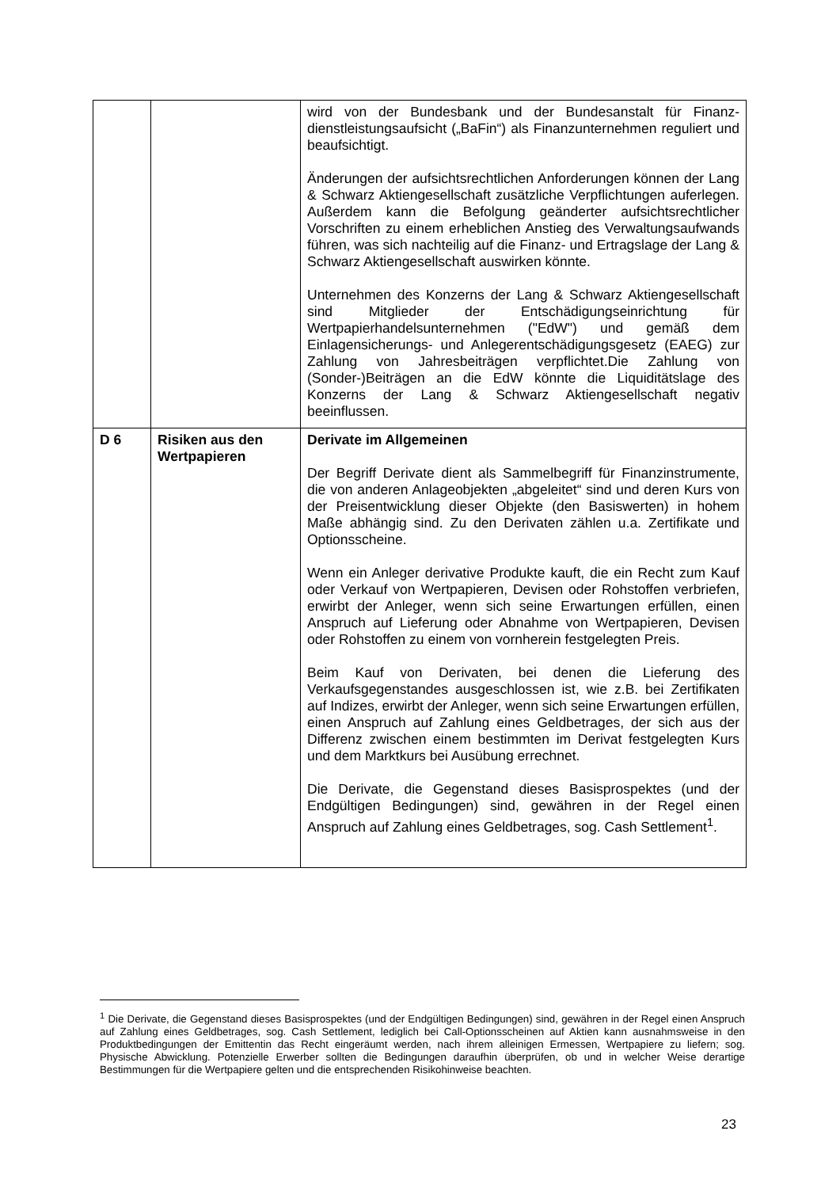| | | wird von der Bundesbank und der Bundesanstalt für Finanz­dienstleistungsaufsicht („BaFin“) als Finanzunternehmen reguliert und beaufsichtigt. Änderungen der aufsichtsrechtlichen Anforderungen können der Lang & Schwarz Aktiengesellschaft zusätzliche Verpflicht­ungen auferlegen. Außerdem kann die Befolgung geänderter aufsichtsrechtlicher Vorschriften zu einem erheblichen Anstieg des Verwaltungsaufwands führen, was sich nachteilig auf die Finanz- und Ertragslage der Lang & Schwarz Aktien­gesellschaft auswirken könnte. Unternehmen des Konzerns der Lang & Schwarz Aktien­gesellschaft sind Mitglieder der Entschädigungseinrichtung für Wertpapierhandelsunternehmen ("EdW") und gemäß dem Einlagensicherungs- und Anlegerentschädigungsgesetz (EAEG) zur Zahlung von Jahresbeiträgen verpflichtet.Die Zahlung von (Sonder-)Beiträgen an die EdW könnte die Liquiditätslage des Konzerns der Lang & Schwarz Aktiengesellschaft negativ beeinflussen. |
| D 6 | Risiken aus den Wertpapieren | Derivate im Allgemeinen Der Begriff Derivate dient als Sammelbegriff für Finanz­instrumente, die von anderen Anlageobjekten „abgeleitet“ sind und deren Kurs von der Preisentwicklung dieser Objekte (den Basiswerten) in hohem Maße abhängig sind. Zu den Derivaten zählen u.a. Zertifikate und Optionsscheine. Wenn ein Anleger derivative Produkte kauft, die ein Recht zum Kauf oder Verkauf von Wertpapieren, Devisen oder Rohstoffen verbriefen, erwirbt der Anleger, wenn sich seine Erwartungen erfüllen, einen Anspruch auf Lieferung oder Abnahme von Wertpapieren, Devisen oder Rohstoffen zu einem von vornherein festgelegten Preis. Beim Kauf von Derivaten, bei denen die Lieferung des Verkaufsgegenstandes ausgeschlossen ist, wie z.B. bei Zertifikaten auf Indizes, erwirbt der Anleger, wenn sich seine Erwartungen erfüllen, einen Anspruch auf Zahlung eines Geldbetrages, der sich aus der Differenz zwischen einem bestimmten im Derivat festgelegten Kurs und dem Marktkurs bei Ausübung errechnet. Die Derivate, die Gegenstand dieses Basisprospektes (und der Endgültigen Bedingungen) sind, gewähren in der Regel einen Anspruch auf Zahlung eines Geldbetrages, sog. Cash Settlement<sup>1</sup>. |
<sup>1</sup> Die Derivate, die Gegenstand dieses Basisprospektes (und der Endgültigen Bedingungen) sind, gewähren in der Regel einen Anspruch auf Zahlung eines Geldbetrages, sog. Cash Settlement, lediglich bei Call-Options­scheinen auf Aktien kann ausnahmsweise in den Produktbedingungen der Emittentin das Recht eingeräumt werden, nach ihrem alleinigen Ermessen, Wertpapiere zu liefern; sog. Physische Abwicklung. Potenzielle Erwerber sollten die Bedingungen daraufhin überprüfen, ob und in welcher Weise derartige Bestimmungen für die Wertpapiere gelten und die entsprechenden Risikohinweise beachten.
23